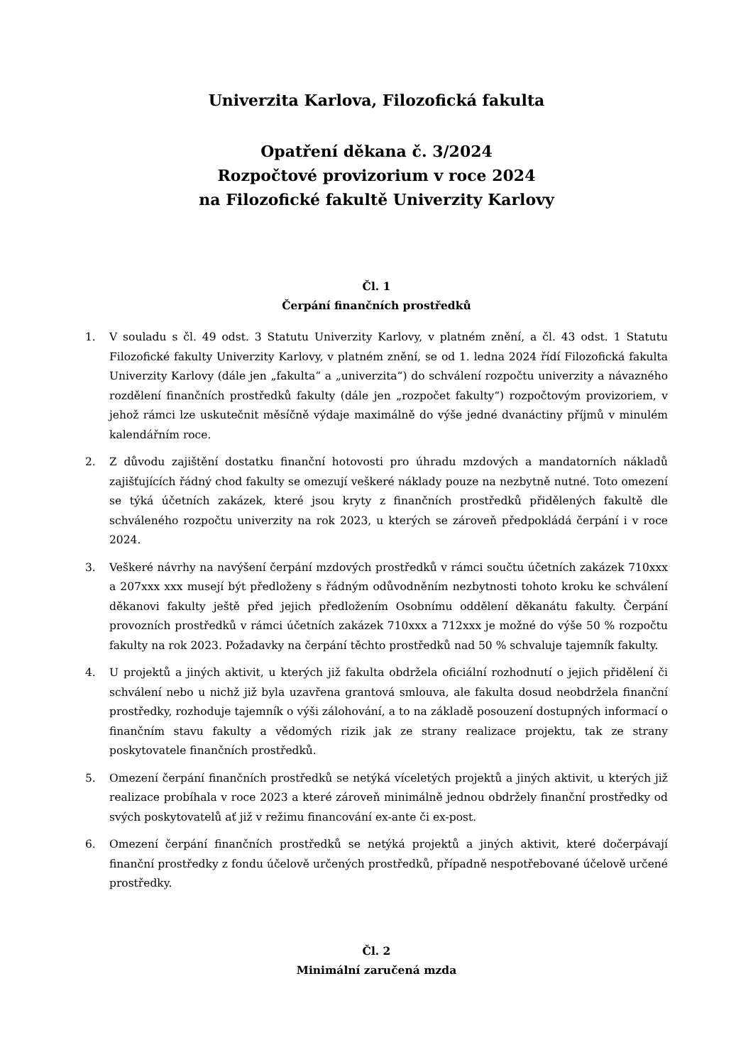Univerzita Karlova, Filozofická fakulta
Opatření děkana č. 3/2024
Rozpočtové provizorium v roce 2024
na Filozofické fakultě Univerzity Karlovy
Čl. 1
Čerpání finančních prostředků
1. V souladu s čl. 49 odst. 3 Statutu Univerzity Karlovy, v platném znění, a čl. 43 odst. 1 Statutu Filozofické fakulty Univerzity Karlovy, v platném znění, se od 1. ledna 2024 řídí Filozofická fakulta Univerzity Karlovy (dále jen „fakulta“ a „univerzita“) do schválení rozpočtu univerzity a návazného rozdělení finančních prostředků fakulty (dále jen „rozpočet fakulty“) rozpočtovým provizoriem, v jehož rámci lze uskutečnit měsíčně výdaje maximálně do výše jedné dvanáctiny příjmů v minulém kalendářním roce.
2. Z důvodu zajištění dostatku finanční hotovosti pro úhradu mzdových a mandatorních nákladů zajišťujících řádný chod fakulty se omezují veškeré náklady pouze na nezbytně nutné. Toto omezení se týká účetních zakázek, které jsou kryty z finančních prostředků přidělených fakultě dle schváleného rozpočtu univerzity na rok 2023, u kterých se zároveň předpokládá čerpání i v roce 2024.
3. Veškeré návrhy na navýšení čerpání mzdových prostředků v rámci součtu účetních zakázek 710xxx a 207xxx xxx musejí být předloženy s řádným odůvodněním nezbytnosti tohoto kroku ke schválení děkanovi fakulty ještě před jejich předložením Osobnímu oddělení děkanátu fakulty. Čerpání provozních prostředků v rámci účetních zakázek 710xxx a 712xxx je možné do výše 50 % rozpočtu fakulty na rok 2023. Požadavky na čerpání těchto prostředků nad 50 % schvaluje tajemník fakulty.
4. U projektů a jiných aktivit, u kterých již fakulta obdržela oficiální rozhodnutí o jejich přidělení či schválení nebo u nichž již byla uzavřena grantová smlouva, ale fakulta dosud neobdržela finanční prostředky, rozhoduje tajemník o výši zálohování, a to na základě posouzení dostupných informací o finančním stavu fakulty a vědomých rizik jak ze strany realizace projektu, tak ze strany poskytovatele finančních prostředků.
5. Omezení čerpání finančních prostředků se netýká víceletých projektů a jiných aktivit, u kterých již realizace probíhala v roce 2023 a které zároveň minimálně jednou obdržely finanční prostředky od svých poskytovatelů ať již v režimu financování ex-ante či ex-post.
6. Omezení čerpání finančních prostředků se netýká projektů a jiných aktivit, které dočerpávají finanční prostředky z fondu účelově určených prostředků, případně nespotřebované účelově určené prostředky.
Čl. 2
Minimální zaručená mzda